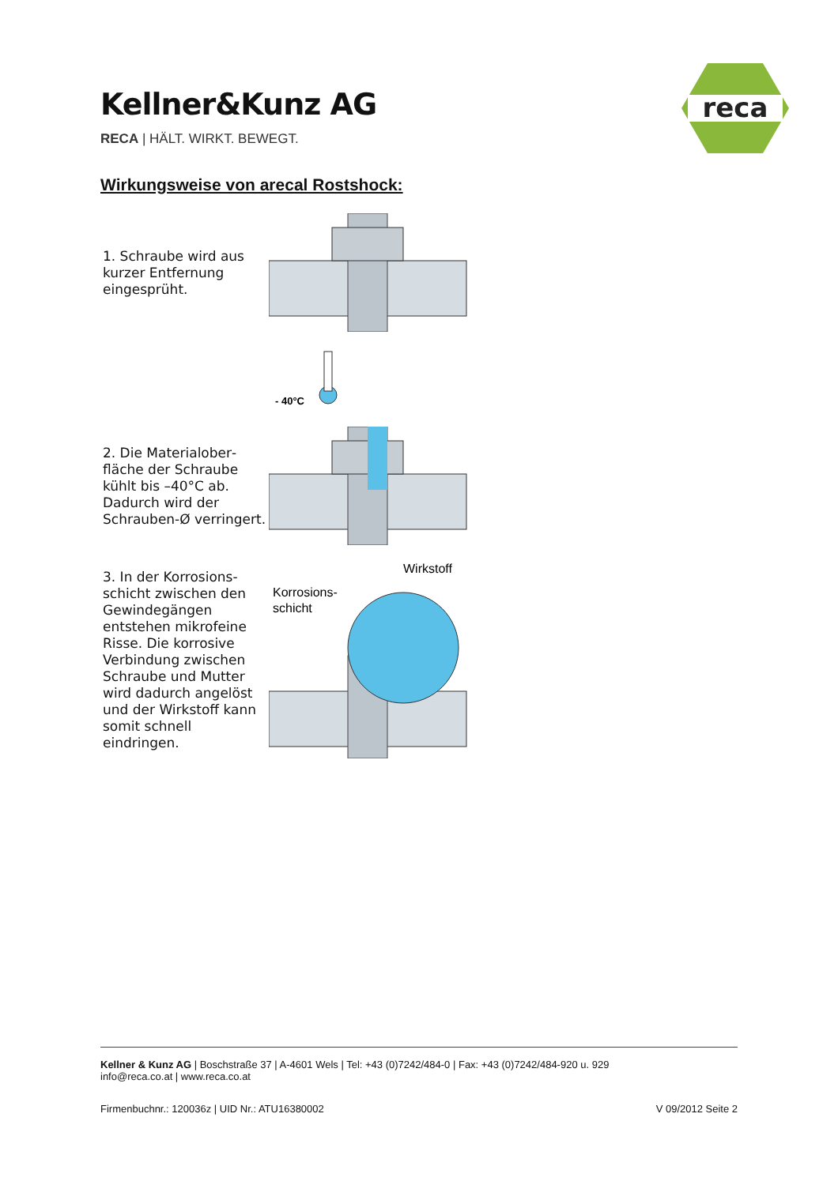Kellner&Kunz AG
RECA | HÄLT. WIRKT. BEWEGT.
reca
Wirkungsweise von arecal Rostshock:
1. Schraube wird aus kurzer Entfernung eingesprüht.
- 40°C
2. Die Materialober­fläche der Schraube kühlt bis –40°C ab. Dadurch wird der Schrauben-Ø ver­ringert.
3. In der Korrosions­schicht zwischen den Gewindegängen entstehen mikrofeine Risse. Die korrosive Verbindung zwischen Schraube und Mutter wird dadurch angelöst und der Wirkstoff kann somit schnell eindringen.
Wirkstoff
Korrosions-
schicht
Kellner & Kunz AG | Boschstraße 37 | A-4601 Wels | Tel: +43 (0)7242/484-0 | Fax: +43 (0)7242/484-920 u. 929
info@reca.co.at | www.reca.co.at
Firmenbuchnr.: 120036z | UID Nr.: ATU16380002 V 09/2012 Seite 2